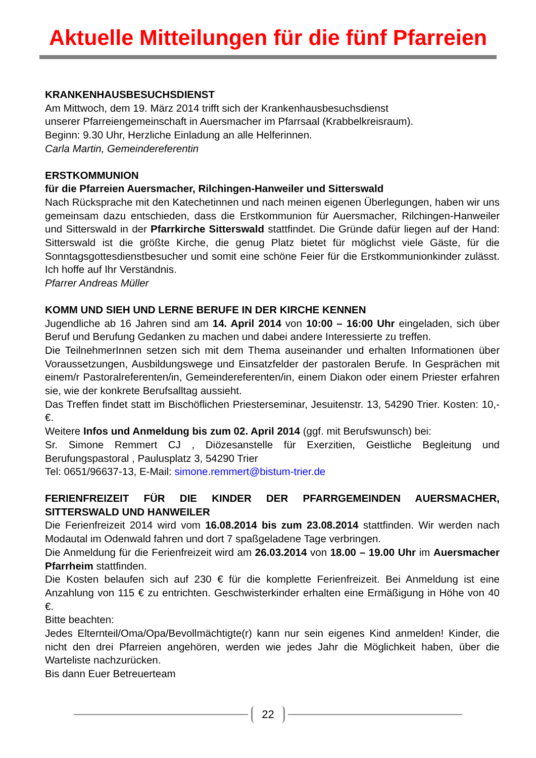Aktuelle Mitteilungen für die fünf Pfarreien
KRANKENHAUSBESUCHSDIENST
Am Mittwoch, dem 19. März 2014 trifft sich der Krankenhausbesuchsdienst
unserer Pfarreiengemeinschaft in Auersmacher im Pfarrsaal (Krabbelkreisraum).
Beginn: 9.30 Uhr, Herzliche Einladung an alle Helferinnen.
Carla Martin, Gemeindereferentin
ERSTKOMMUNION
für die Pfarreien Auersmacher, Rilchingen-Hanweiler und Sitterswald
Nach Rücksprache mit den Katechetinnen und nach meinen eigenen Überlegungen, haben wir uns gemeinsam dazu entschieden, dass die Erstkommunion für Auersmacher, Rilchingen-Hanweiler und Sitterswald in der Pfarrkirche Sitterswald stattfindet. Die Gründe dafür liegen auf der Hand: Sitterswald ist die größte Kirche, die genug Platz bietet für möglichst viele Gäste, für die Sonntagsgottesdienstbesucher und somit eine schöne Feier für die Erstkommunionkinder zulässt. Ich hoffe auf Ihr Verständnis.
Pfarrer Andreas Müller
KOMM UND SIEH UND LERNE BERUFE IN DER KIRCHE KENNEN
Jugendliche ab 16 Jahren sind am 14. April 2014 von 10:00 – 16:00 Uhr eingeladen, sich über Beruf und Berufung Gedanken zu machen und dabei andere Interessierte zu treffen.
Die TeilnehmerInnen setzen sich mit dem Thema auseinander und erhalten Informationen über Voraussetzungen, Ausbildungswege und Einsatzfelder der pastoralen Berufe. In Gesprächen mit einem/r Pastoralreferenten/in, Gemeindereferenten/in, einem Diakon oder einem Priester erfahren sie, wie der konkrete Berufsalltag aussieht.
Das Treffen findet statt im Bischöflichen Priesterseminar, Jesuitenstr. 13, 54290 Trier. Kosten: 10,- €.
Weitere Infos und Anmeldung bis zum 02. April 2014 (ggf. mit Berufswunsch) bei:
Sr. Simone Remmert CJ , Diözesanstelle für Exerzitien, Geistliche Begleitung und Berufungspastoral , Paulusplatz 3, 54290 Trier
Tel: 0651/96637-13, E-Mail: simone.remmert@bistum-trier.de
FERIENFREIZEIT FÜR DIE KINDER DER PFARRGEMEINDEN AUERSMACHER, SITTERSWALD UND HANWEILER
Die Ferienfreizeit 2014 wird vom 16.08.2014 bis zum 23.08.2014 stattfinden. Wir werden nach Modautal im Odenwald fahren und dort 7 spaßgeladene Tage verbringen.
Die Anmeldung für die Ferienfreizeit wird am 26.03.2014 von 18.00 – 19.00 Uhr im Auersmacher Pfarrheim stattfinden.
Die Kosten belaufen sich auf 230 € für die komplette Ferienfreizeit. Bei Anmeldung ist eine Anzahlung von 115 € zu entrichten. Geschwisterkinder erhalten eine Ermäßigung in Höhe von 40 €.
Bitte beachten:
Jedes Elternteil/Oma/Opa/Bevollmächtigte(r) kann nur sein eigenes Kind anmelden! Kinder, die nicht den drei Pfarreien angehören, werden wie jedes Jahr die Möglichkeit haben, über die Warteliste nachzurücken.
Bis dann Euer Betreuerteam
22